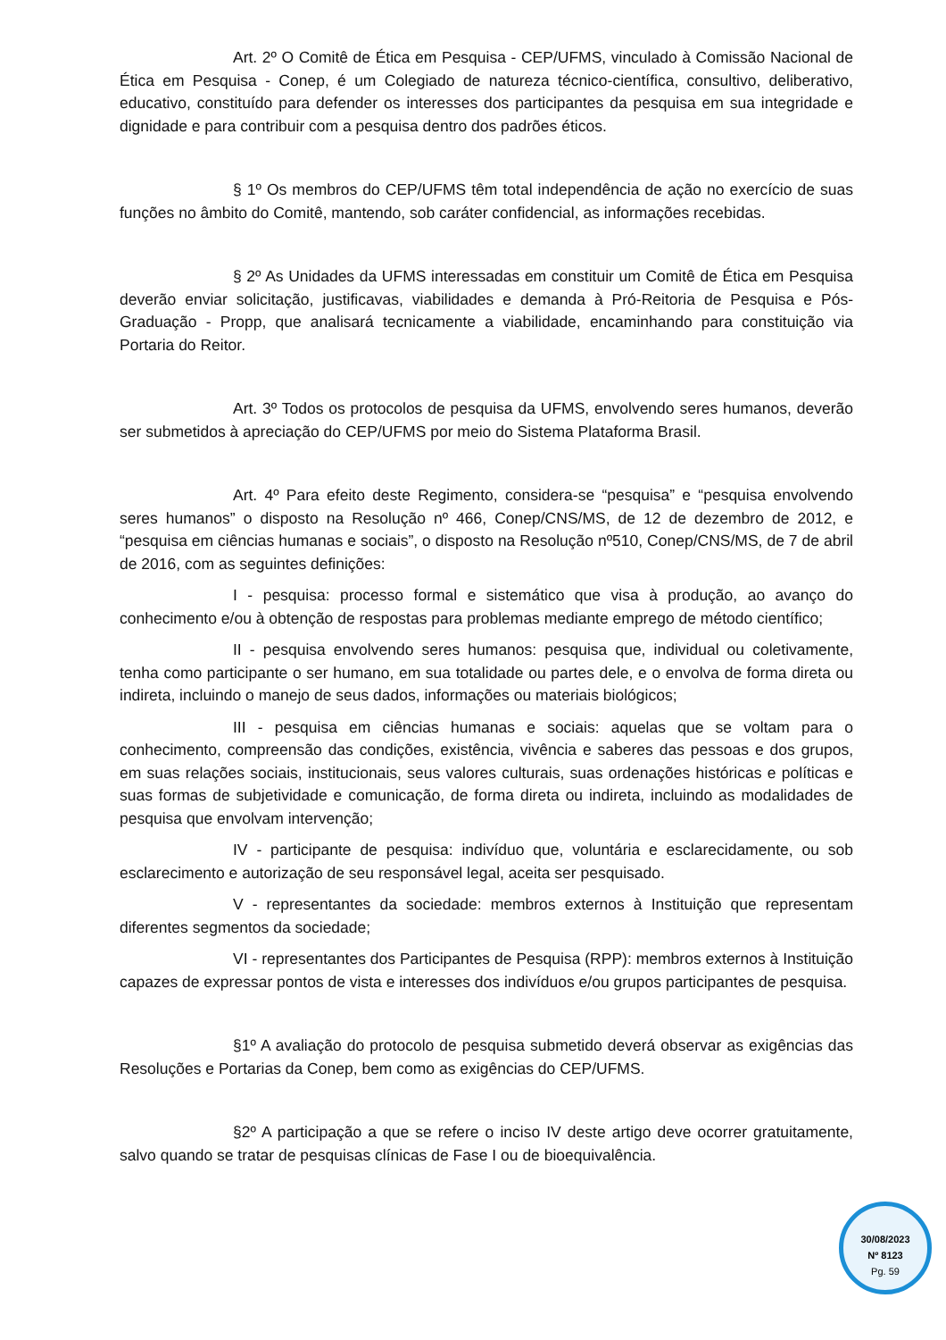Art. 2º O Comitê de Ética em Pesquisa - CEP/UFMS, vinculado à Comissão Nacional de Ética em Pesquisa - Conep, é um Colegiado de natureza técnico-científica, consultivo, deliberativo, educativo, constituído para defender os interesses dos participantes da pesquisa em sua integridade e dignidade e para contribuir com a pesquisa dentro dos padrões éticos.
§ 1º Os membros do CEP/UFMS têm total independência de ação no exercício de suas funções no âmbito do Comitê, mantendo, sob caráter confidencial, as informações recebidas.
§ 2º As Unidades da UFMS interessadas em constituir um Comitê de Ética em Pesquisa deverão enviar solicitação, justificavas, viabilidades e demanda à Pró-Reitoria de Pesquisa e Pós-Graduação - Propp, que analisará tecnicamente a viabilidade, encaminhando para constituição via Portaria do Reitor.
Art. 3º Todos os protocolos de pesquisa da UFMS, envolvendo seres humanos, deverão ser submetidos à apreciação do CEP/UFMS por meio do Sistema Plataforma Brasil.
Art. 4º Para efeito deste Regimento, considera-se “pesquisa” e “pesquisa envolvendo seres humanos” o disposto na Resolução nº 466, Conep/CNS/MS, de 12 de dezembro de 2012, e “pesquisa em ciências humanas e sociais”, o disposto na Resolução nº510, Conep/CNS/MS, de 7 de abril de 2016, com as seguintes definições:
I - pesquisa: processo formal e sistemático que visa à produção, ao avanço do conhecimento e/ou à obtenção de respostas para problemas mediante emprego de método científico;
II - pesquisa envolvendo seres humanos: pesquisa que, individual ou coletivamente, tenha como participante o ser humano, em sua totalidade ou partes dele, e o envolva de forma direta ou indireta, incluindo o manejo de seus dados, informações ou materiais biológicos;
III - pesquisa em ciências humanas e sociais: aquelas que se voltam para o conhecimento, compreensão das condições, existência, vivência e saberes das pessoas e dos grupos, em suas relações sociais, institucionais, seus valores culturais, suas ordenações históricas e políticas e suas formas de subjetividade e comunicação, de forma direta ou indireta, incluindo as modalidades de pesquisa que envolvam intervenção;
IV - participante de pesquisa: indivíduo que, voluntária e esclarecidamente, ou sob esclarecimento e autorização de seu responsável legal, aceita ser pesquisado.
V - representantes da sociedade: membros externos à Instituição que representam diferentes segmentos da sociedade;
VI - representantes dos Participantes de Pesquisa (RPP): membros externos à Instituição capazes de expressar pontos de vista e interesses dos indivíduos e/ou grupos participantes de pesquisa.
§1º A avaliação do protocolo de pesquisa submetido deverá observar as exigências das Resoluções e Portarias da Conep, bem como as exigências do CEP/UFMS.
§2º A participação a que se refere o inciso IV deste artigo deve ocorrer gratuitamente, salvo quando se tratar de pesquisas clínicas de Fase I ou de bioequivalência.
30/08/2023
Nº 8123
Pg. 59